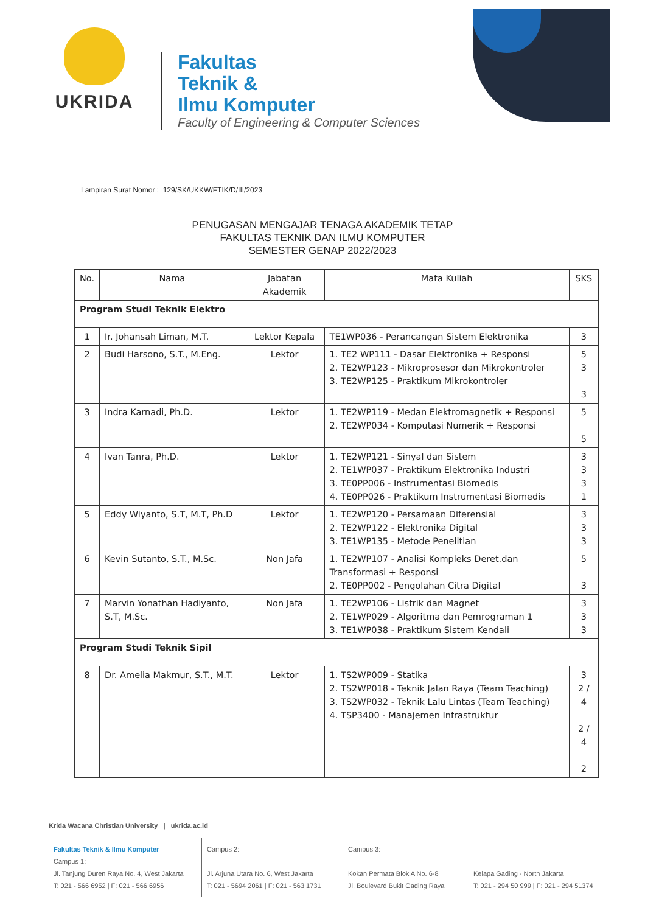UKRIDA
Fakultas
Teknik &
Ilmu Komputer
Faculty of Engineering & Computer Sciences
Lampiran Surat Nomor : 129/SK/UKKW/FTIK/D/III/2023
PENUGASAN MENGAJAR TENAGA AKADEMIK TETAP
FAKULTAS TEKNIK DAN ILMU KOMPUTER
SEMESTER GENAP 2022/2023
| No. | Nama | Jabatan Akademik | Mata Kuliah | SKS |
| --- | --- | --- | --- | --- |
| Program Studi Teknik Elektro | | | | |
| 1 | Ir. Johansah Liman, M.T. | Lektor Kepala | TE1WP036 - Perancangan Sistem Elektronika | 3 |
| 2 | Budi Harsono, S.T., M.Eng. | Lektor | 1. TE2 WP111 - Dasar Elektronika + Responsi 2. TE2WP123 - Mikroprosesor dan Mikrokontroler 3. TE2WP125 - Praktikum Mikrokontroler | 5 3 3 |
| 3 | Indra Karnadi, Ph.D. | Lektor | 1. TE2WP119 - Medan Elektromagnetik + Responsi 2. TE2WP034 - Komputasi Numerik + Responsi | 5 5 |
| 4 | Ivan Tanra, Ph.D. | Lektor | 1. TE2WP121 - Sinyal dan Sistem 2. TE1WP037 - Praktikum Elektronika Industri 3. TE0PP006 - Instrumentasi Biomedis 4. TE0PP026 - Praktikum Instrumentasi Biomedis | 3 3 3 1 |
| 5 | Eddy Wiyanto, S.T, M.T, Ph.D | Lektor | 1. TE2WP120 - Persamaan Diferensial 2. TE2WP122 - Elektronika Digital 3. TE1WP135 - Metode Penelitian | 3 3 3 |
| 6 | Kevin Sutanto, S.T., M.Sc. | Non Jafa | 1. TE2WP107 - Analisi Kompleks Deret.dan Transformasi + Responsi 2. TE0PP002 - Pengolahan Citra Digital | 5 3 |
| 7 | Marvin Yonathan Hadiyanto, S.T, M.Sc. | Non Jafa | 1. TE2WP106 - Listrik dan Magnet 2. TE1WP029 - Algoritma dan Pemrograman 1 3. TE1WP038 - Praktikum Sistem Kendali | 3 3 3 |
| Program Studi Teknik Sipil | | | | |
| 8 | Dr. Amelia Makmur, S.T., M.T. | Lektor | 1. TS2WP009 - Statika 2. TS2WP018 - Teknik Jalan Raya (Team Teaching) 3. TS2WP032 - Teknik Lalu Lintas (Team Teaching) 4. TSP3400 - Manajemen Infrastruktur | 3 2 / 4 2 / 4 2 |
Krida Wacana Christian University | ukrida.ac.id
Fakultas Teknik & Ilmu Komputer
Campus 1:
Jl. Tanjung Duren Raya No. 4, West Jakarta
T: 021 - 566 6952 | F: 021 - 566 6956
Campus 2:
Jl. Arjuna Utara No. 6, West Jakarta
T: 021 - 5694 2061 | F: 021 - 563 1731
Campus 3:
Kokan Permata Blok A No. 6-8
Jl. Boulevard Bukit Gading Raya
Kelapa Gading - North Jakarta
T: 021 - 294 50 999 | F: 021 - 294 51374